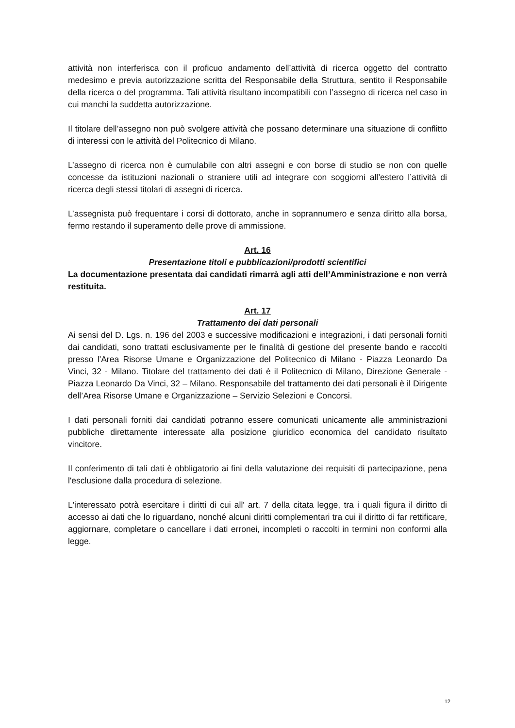attività non interferisca con il proficuo andamento dell’attività di ricerca oggetto del contratto medesimo e previa autorizzazione scritta del Responsabile della Struttura, sentito il Responsabile della ricerca o del programma. Tali attività risultano incompatibili con l’assegno di ricerca nel caso in cui manchi la suddetta autorizzazione.
Il titolare dell’assegno non può svolgere attività che possano determinare una situazione di conflitto di interessi con le attività del Politecnico di Milano.
L’assegno di ricerca non è cumulabile con altri assegni e con borse di studio se non con quelle concesse da istituzioni nazionali o straniere utili ad integrare con soggiorni all’estero l’attività di ricerca degli stessi titolari di assegni di ricerca.
L’assegnista può frequentare i corsi di dottorato, anche in soprannumero e senza diritto alla borsa, fermo restando il superamento delle prove di ammissione.
Art. 16
Presentazione titoli e pubblicazioni/prodotti scientifici
La documentazione presentata dai candidati rimarrà agli atti dell’Amministrazione e non verrà restituita.
Art. 17
Trattamento dei dati personali
Ai sensi del D. Lgs. n. 196 del 2003 e successive modificazioni e integrazioni, i dati personali forniti dai candidati, sono trattati esclusivamente per le finalità di gestione del presente bando e raccolti presso l'Area Risorse Umane e Organizzazione del Politecnico di Milano - Piazza Leonardo Da Vinci, 32 - Milano. Titolare del trattamento dei dati è il Politecnico di Milano, Direzione Generale - Piazza Leonardo Da Vinci, 32 – Milano. Responsabile del trattamento dei dati personali è il Dirigente dell’Area Risorse Umane e Organizzazione – Servizio Selezioni e Concorsi.
I dati personali forniti dai candidati potranno essere comunicati unicamente alle amministrazioni pubbliche direttamente interessate alla posizione giuridico economica del candidato risultato vincitore.
Il conferimento di tali dati è obbligatorio ai fini della valutazione dei requisiti di partecipazione, pena l'esclusione dalla procedura di selezione.
L'interessato potrà esercitare i diritti di cui all' art. 7 della citata legge, tra i quali figura il diritto di accesso ai dati che lo riguardano, nonché alcuni diritti complementari tra cui il diritto di far rettificare, aggiornare, completare o cancellare i dati erronei, incompleti o raccolti in termini non conformi alla legge.
12